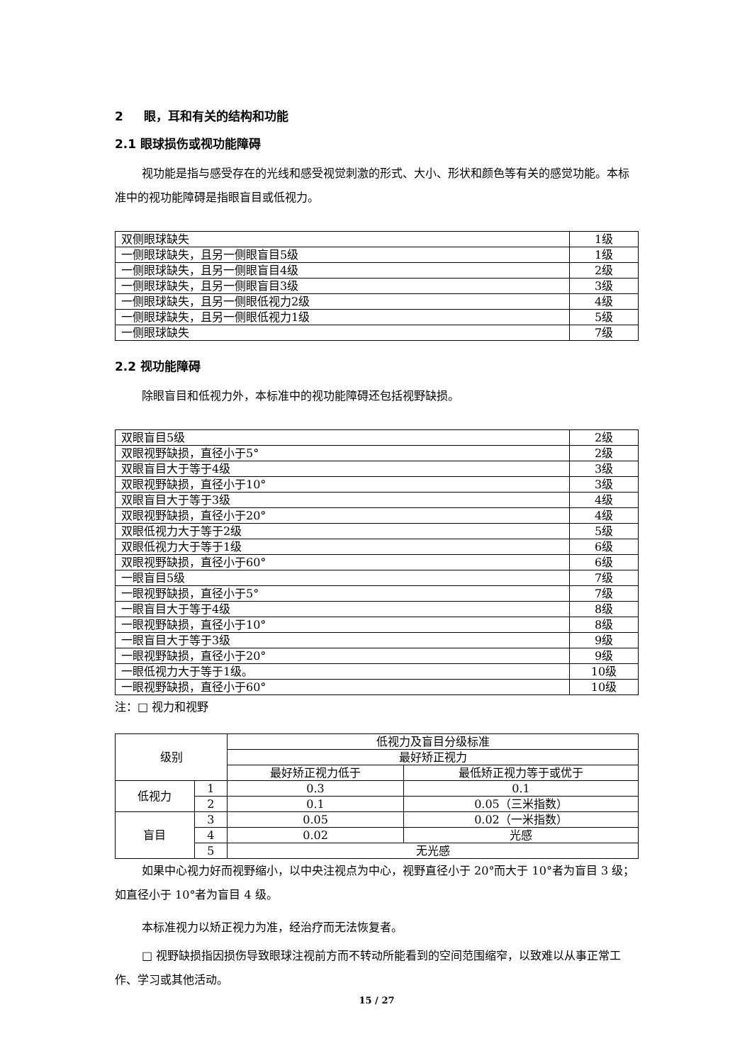2 眼，耳和有关的结构和功能
2.1 眼球损伤或视功能障碍
视功能是指与感受存在的光线和感受视觉刺激的形式、大小、形状和颜色等有关的感觉功能。本标准中的视功能障碍是指眼盲目或低视力。
| 双侧眼球缺失 | 1级 |
| 一侧眼球缺失，且另一侧眼盲目5级 | 1级 |
| 一侧眼球缺失，且另一侧眼盲目4级 | 2级 |
| 一侧眼球缺失，且另一侧眼盲目3级 | 3级 |
| 一侧眼球缺失，且另一侧眼低视力2级 | 4级 |
| 一侧眼球缺失，且另一侧眼低视力1级 | 5级 |
| 一侧眼球缺失 | 7级 |
2.2 视功能障碍
除眼盲目和低视力外，本标准中的视功能障碍还包括视野缺损。
| 双眼盲目5级 | 2级 |
| 双眼视野缺损，直径小于5° | 2级 |
| 双眼盲目大于等于4级 | 3级 |
| 双眼视野缺损，直径小于10° | 3级 |
| 双眼盲目大于等于3级 | 4级 |
| 双眼视野缺损，直径小于20° | 4级 |
| 双眼低视力大于等于2级 | 5级 |
| 双眼低视力大于等于1级 | 6级 |
| 双眼视野缺损，直径小于60° | 6级 |
| 一眼盲目5级 | 7级 |
| 一眼视野缺损，直径小于5° | 7级 |
| 一眼盲目大于等于4级 | 8级 |
| 一眼视野缺损，直径小于10° | 8级 |
| 一眼盲目大于等于3级 | 9级 |
| 一眼视野缺损，直径小于20° | 9级 |
| 一眼低视力大于等于1级。 | 10级 |
| 一眼视野缺损，直径小于60° | 10级 |
注：□ 视力和视野
| 级别 | | 低视力及盲目分级标准 | |
| --- | --- | --- | --- |
| | | 最好矫正视力 | |
| | | 最好矫正视力低于 | 最低矫正视力等于或优于 |
| 低视力 | 1 | 0.3 | 0.1 |
| | 2 | 0.1 | 0.05（三米指数） |
| 盲目 | 3 | 0.05 | 0.02（一米指数） |
| | 4 | 0.02 | 光感 |
| | 5 | 无光感 | |
如果中心视力好而视野缩小，以中央注视点为中心，视野直径小于 20°而大于 10°者为盲目 3 级；如直径小于 10°者为盲目 4 级。
本标准视力以矫正视力为准，经治疗而无法恢复者。
□ 视野缺损指因损伤导致眼球注视前方而不转动所能看到的空间范围缩窄，以致难以从事正常工作、学习或其他活动。
15 / 27